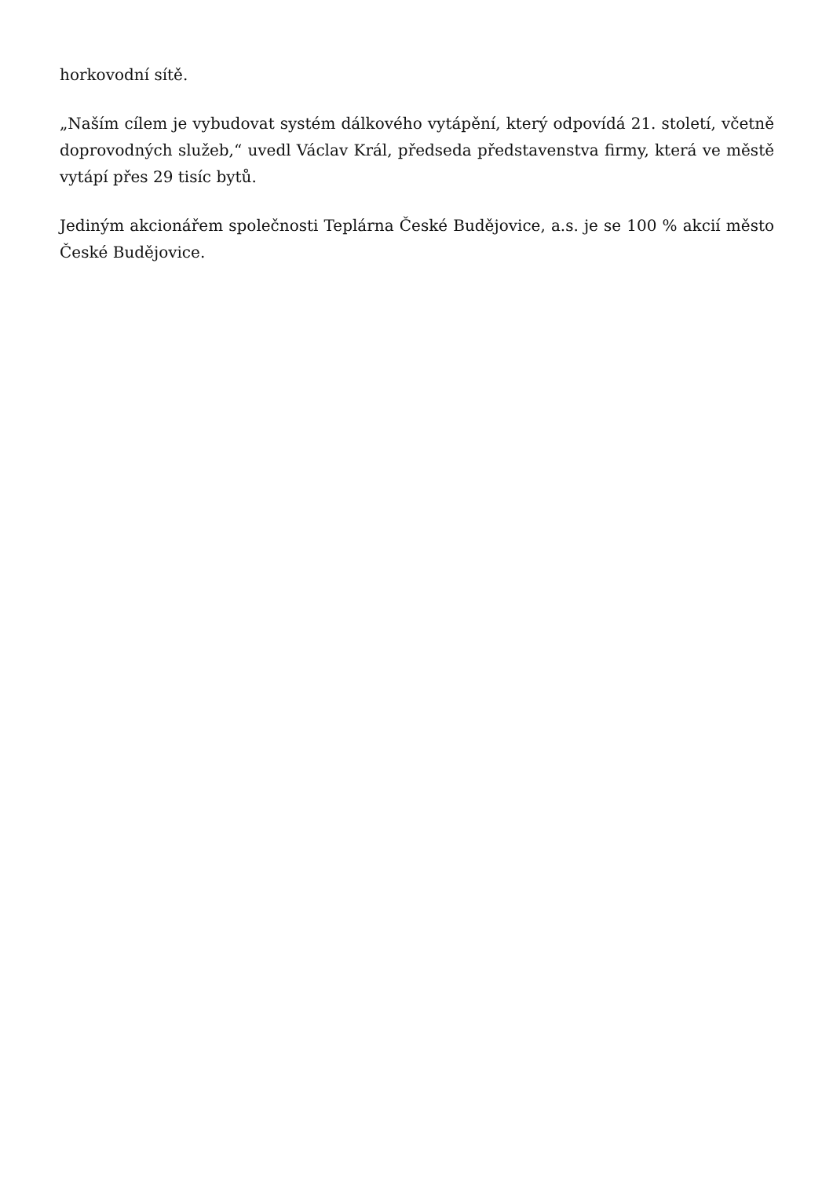horkovodní sítě.
„Naším cílem je vybudovat systém dálkového vytápění, který odpovídá 21. století, včetně doprovodných služeb,“ uvedl Václav Král, předseda představenstva firmy, která ve městě vytápí přes 29 tisíc bytů.
Jediným akcionářem společnosti Teplárna České Budějovice, a.s. je se 100 % akcií město České Budějovice.